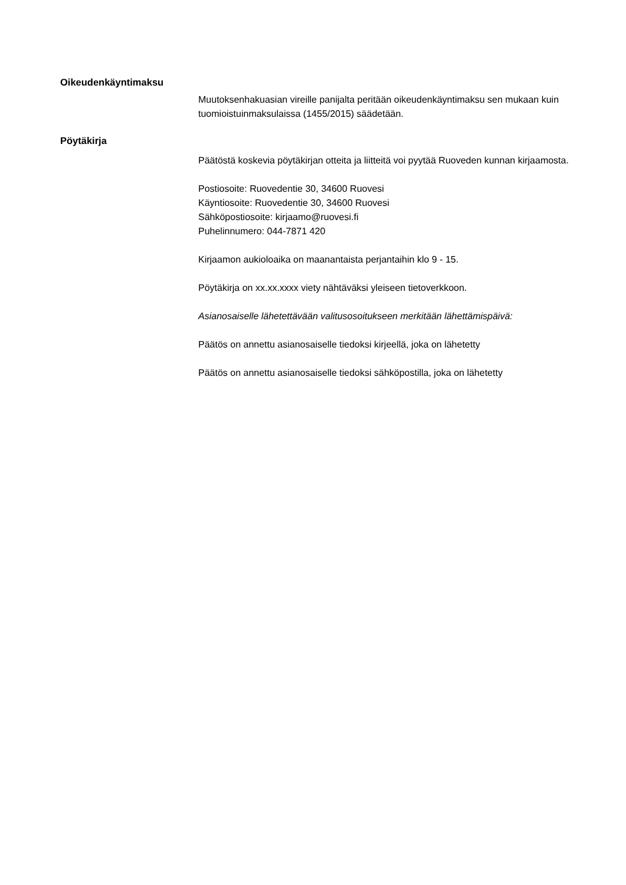Oikeudenkäyntimaksu
Muutoksenhakuasian vireille panijalta peritään oikeudenkäyntimaksu sen mukaan kuin tuomioistuinmaksulaissa (1455/2015) säädetään.
Pöytäkirja
Päätöstä koskevia pöytäkirjan otteita ja liitteitä voi pyytää Ruoveden kunnan kirjaamosta.
Postiosoite: Ruovedentie 30, 34600 Ruovesi
Käyntiosoite: Ruovedentie 30, 34600 Ruovesi
Sähköpostiosoite: kirjaamo@ruovesi.fi
Puhelinnumero: 044-7871 420
Kirjaamon aukioloaika on maanantaista perjantaihin klo 9 - 15.
Pöytäkirja on xx.xx.xxxx viety nähtäväksi yleiseen tietoverkkoon.
Asianosaiselle lähetettävään valitusosoitukseen merkitään lähettämispäivä:
Päätös on annettu asianosaiselle tiedoksi kirjeellä, joka on lähetetty
Päätös on annettu asianosaiselle tiedoksi sähköpostilla, joka on lähetetty